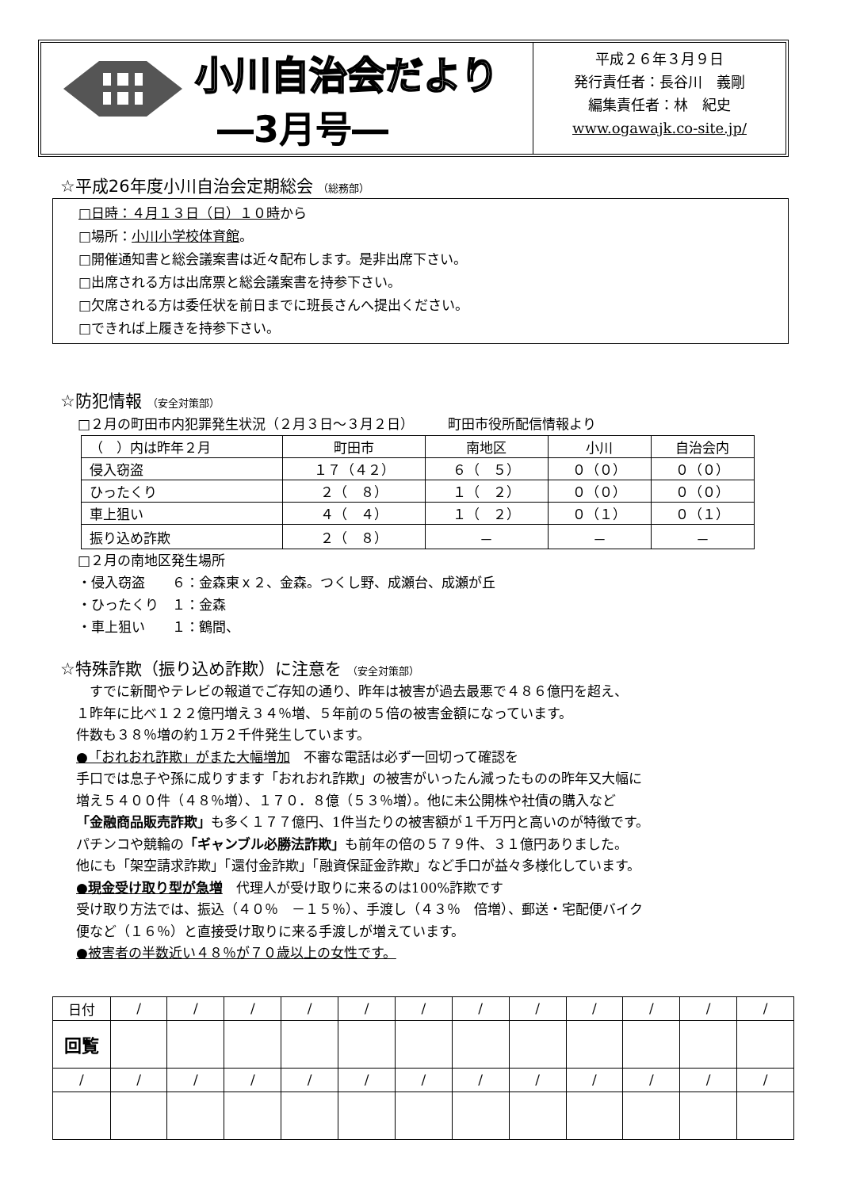小川自治会だより
―3月号―
平成２６年３月９日
発行責任者：長谷川　義剛
編集責任者：林　紀史
www.ogawajk.co-site.jp/
☆平成26年度小川自治会定期総会 （総務部）
□日時：４月１３日（日）１０時から
□場所：小川小学校体育館。
□開催通知書と総会議案書は近々配布します。是非出席下さい。
□出席される方は出席票と総会議案書を持参下さい。
□欠席される方は委任状を前日までに班長さんへ提出ください。
□できれば上履きを持参下さい。
☆防犯情報 （安全対策部）
□２月の町田市内犯罪発生状況（２月３日～３月２日）　　　町田市役所配信情報より
| （ ）内は昨年２月 | 町田市 | 南地区 | 小川 | 自治会内 |
| 侵入窃盗 | １７（４２） | ６（ ５） | ０（０） | ０（０） |
| ひったくり | ２（ ８） | １（ ２） | ０（０） | ０（０） |
| 車上狙い | ４（ ４） | １（ ２） | ０（１） | ０（１） |
| 振り込め詐欺 | ２（ ８） | － | － | － |
□２月の南地区発生場所
・侵入窃盗　　６：金森東ｘ２、金森。つくし野、成瀬台、成瀬が丘
・ひったくり　１：金森
・車上狙い　　１：鶴間、
☆特殊詐欺（振り込め詐欺）に注意を （安全対策部）
　すでに新聞やテレビの報道でご存知の通り、昨年は被害が過去最悪で４８６億円を超え、
１昨年に比べ１２２億円増え３４％増、５年前の５倍の被害金額になっています。
件数も３８％増の約１万２千件発生しています。
●「おれおれ詐欺」がまた大幅増加　不審な電話は必ず一回切って確認を
手口では息子や孫に成りすます「おれおれ詐欺」の被害がいったん減ったものの昨年又大幅に
増え５４００件（４８％増）、１７０．８億（５３％増）。他に未公開株や社債の購入など
「金融商品販売詐欺」も多く１７７億円、1件当たりの被害額が１千万円と高いのが特徴です。
パチンコや競輪の「ギャンブル必勝法詐欺」も前年の倍の５７９件、３１億円ありました。
他にも「架空請求詐欺」「還付金詐欺」「融資保証金詐欺」など手口が益々多様化しています。
●現金受け取り型が急増　代理人が受け取りに来るのは100%詐欺です
受け取り方法では、振込（４０％　－１５％）、手渡し（４３％　倍増）、郵送・宅配便バイク
便など（１６％）と直接受け取りに来る手渡しが増えています。
●被害者の半数近い４８％が７０歳以上の女性です。
| 日付 | / | / | / | / | / | / | / | / | / | / | / | / |
| 回覧 | | | | | | | | | | | | |
| / | / | / | / | / | / | / | / | / | / | / | / | / |